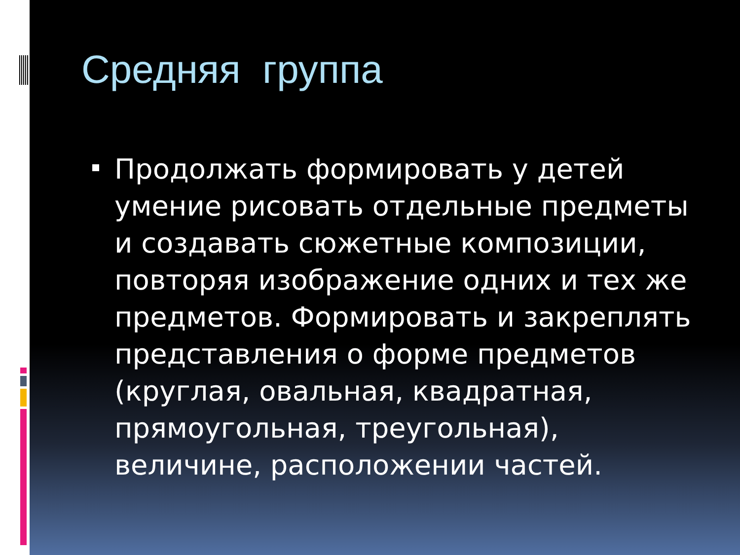Средняя группа
Продолжать формировать у детей умение рисовать отдельные предметы и создавать сюжетные композиции, повторяя изображение одних и тех же предметов. Формировать и закреплять представления о форме предметов (круглая, овальная, квадратная, прямоугольная, треугольная), величине, расположении частей.